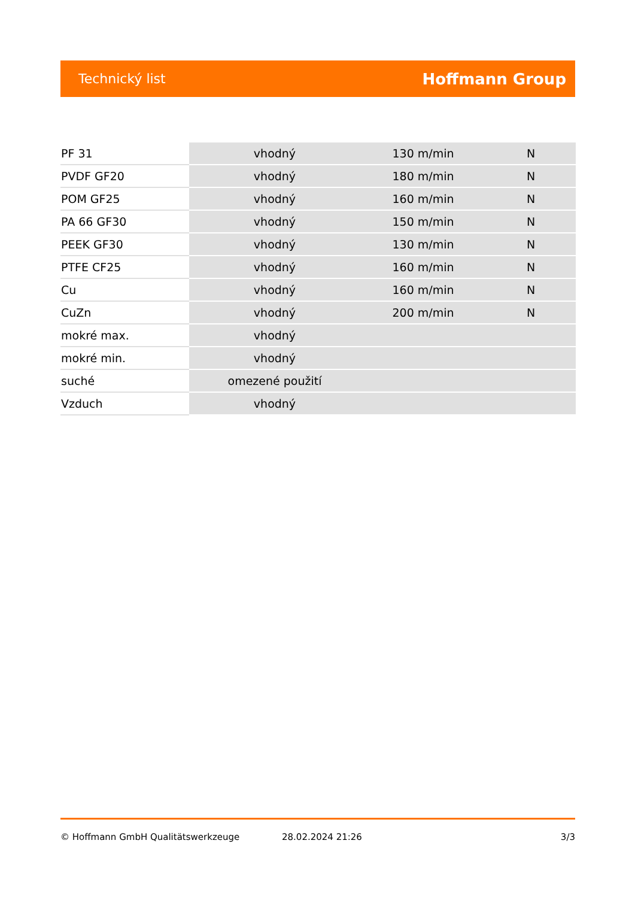Technický list Hoffmann Group
| PF 31 | vhodný | 130 m/min | N |
| PVDF GF20 | vhodný | 180 m/min | N |
| POM GF25 | vhodný | 160 m/min | N |
| PA 66 GF30 | vhodný | 150 m/min | N |
| PEEK GF30 | vhodný | 130 m/min | N |
| PTFE CF25 | vhodný | 160 m/min | N |
| Cu | vhodný | 160 m/min | N |
| CuZn | vhodný | 200 m/min | N |
| mokré max. | vhodný | | |
| mokré min. | vhodný | | |
| suché | omezené použití | | |
| Vzduch | vhodný | | |
© Hoffmann GmbH Qualitätswerkzeuge 28.02.2024 21:26 3/3